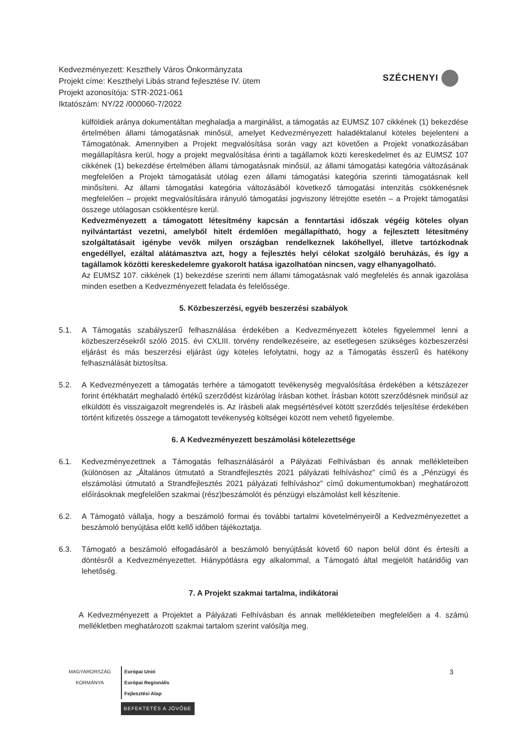Kedvezményezett: Keszthely Város Önkormányzata
Projekt címe: Keszthelyi Libás strand fejlesztése IV. ütem
Projekt azonosítója: STR-2021-061
Iktatószám: NY/22 /000060-7/2022
SZÉCHENYI
külföldiek aránya dokumentáltan meghaladja a marginálist, a támogatás az EUMSZ 107 cikkének (1) bekezdése értelmében állami támogatásnak minősül, amelyet Kedvezményezett haladéktalanul köteles bejelenteni a Támogatónak. Amennyiben a Projekt megvalósítása során vagy azt követően a Projekt vonatkozásában megállapításra kerül, hogy a projekt megvalósítása érinti a tagállamok közti kereskedelmet és az EUMSZ 107 cikkének (1) bekezdése értelmében állami támogatásnak minősül, az állami támogatási kategória változásának megfelelően a Projekt támogatását utólag ezen állami támogatási kategória szerinti támogatásnak kell minősíteni. Az állami támogatási kategória változásából következő támogatási intenzitás csökkenésnek megfelelően – projekt megvalósítására irányuló támogatási jogviszony létrejötte esetén – a Projekt támogatási összege utólagosan csökkentésre kerül.
Kedvezményezett a támogatott létesítmény kapcsán a fenntartási időszak végéig köteles olyan nyilvántartást vezetni, amelyből hitelt érdemlően megállapítható, hogy a fejlesztett létesítmény szolgáltatásait igénybe vevők milyen országban rendelkeznek lakóhellyel, illetve tartózkodnak engedéllyel, ezáltal alátámasztva azt, hogy a fejlesztés helyi célokat szolgáló beruházás, és így a tagállamok közötti kereskedelemre gyakorolt hatása igazolhatóan nincsen, vagy elhanyagolható.
Az EUMSZ 107. cikkének (1) bekezdése szerinti nem állami támogatásnak való megfelelés és annak igazolása minden esetben a Kedvezményezett feladata és felelőssége.
5. Közbeszerzési, egyéb beszerzési szabályok
5.1. A Támogatás szabályszerű felhasználása érdekében a Kedvezményezett köteles figyelemmel lenni a közbeszerzésekről szóló 2015. évi CXLIII. törvény rendelkezéseire, az esetlegesen szükséges közbeszerzési eljárást és más beszerzési eljárást úgy köteles lefolytatni, hogy az a Támogatás ésszerű és hatékony felhasználását biztosítsa.
5.2. A Kedvezményezett a támogatás terhére a támogatott tevékenység megvalósítása érdekében a kétszázezer forint értékhatárt meghaladó értékű szerződést kizárólag írásban köthet. Írásban kötött szerződésnek minősül az elküldött és visszaigazolt megrendelés is. Az írásbeli alak megsértésével kötött szerződés teljesítése érdekében történt kifizetés összege a támogatott tevékenység költségei között nem vehető figyelembe.
6. A Kedvezményezett beszámolási kötelezettsége
6.1. Kedvezményezettnek a Támogatás felhasználásáról a Pályázati Felhívásban és annak mellékleteiben (különösen az „Általános útmutató a Strandfejlesztés 2021 pályázati felhíváshoz” című és a „Pénzügyi és elszámolási útmutató a Strandfejlesztés 2021 pályázati felhíváshoz” című dokumentumokban) meghatározott előírásoknak megfelelően szakmai (rész)beszámolót és pénzügyi elszámolást kell készítenie.
6.2. A Támogató vállalja, hogy a beszámoló formai és további tartalmi követelményeiről a Kedvezményezettet a beszámoló benyújtása előtt kellő időben tájékoztatja.
6.3. Támogató a beszámoló elfogadásáról a beszámoló benyújtását követő 60 napon belül dönt és értesíti a döntésről a Kedvezményezettet. Hiánypótlásra egy alkalommal, a Támogató által megjelölt határidőig van lehetőség.
7. A Projekt szakmai tartalma, indikátorai
A Kedvezményezett a Projektet a Pályázati Felhívásban és annak mellékleteiben megfelelően a 4. számú mellékletben meghatározott szakmai tartalom szerint valósítja meg.
MAGYARORSZÁG
KORMÁNYA
Európai Unió
Európai Regionális
Fejlesztési Alap
BEFEKTETÉS A JÖVŐBE
3